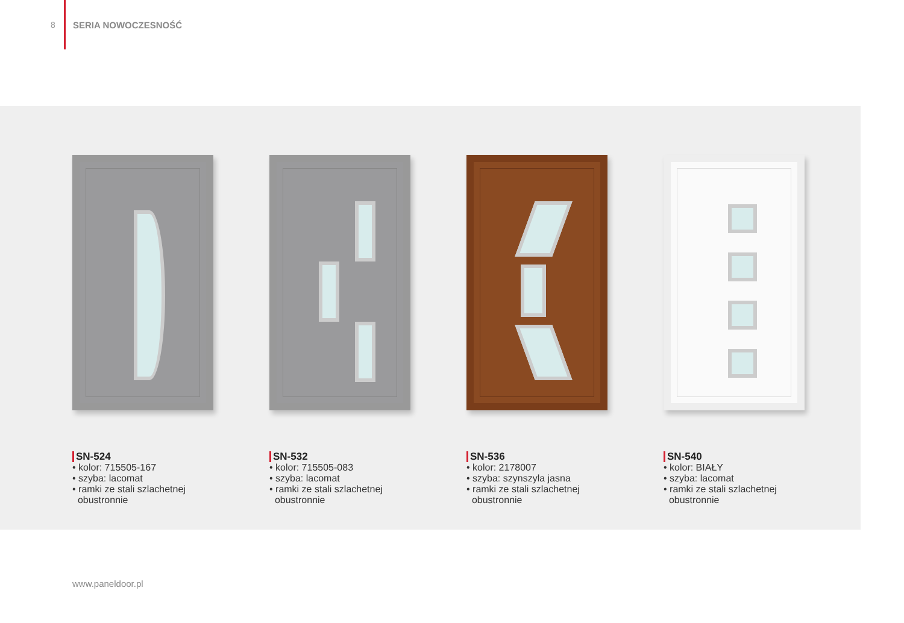8 SERIA NOWOCZESNOŚĆ
SN-524
• kolor: 715505-167
• szyba: lacomat
• ramki ze stali szlachetnej
obustronnie
SN-532
• kolor: 715505-083
• szyba: lacomat
• ramki ze stali szlachetnej
obustronnie
SN-536
• kolor: 2178007
• szyba: szynszyla jasna
• ramki ze stali szlachetnej
obustronnie
SN-540
• kolor: BIAŁY
• szyba: lacomat
• ramki ze stali szlachetnej
obustronnie
www.paneldoor.pl